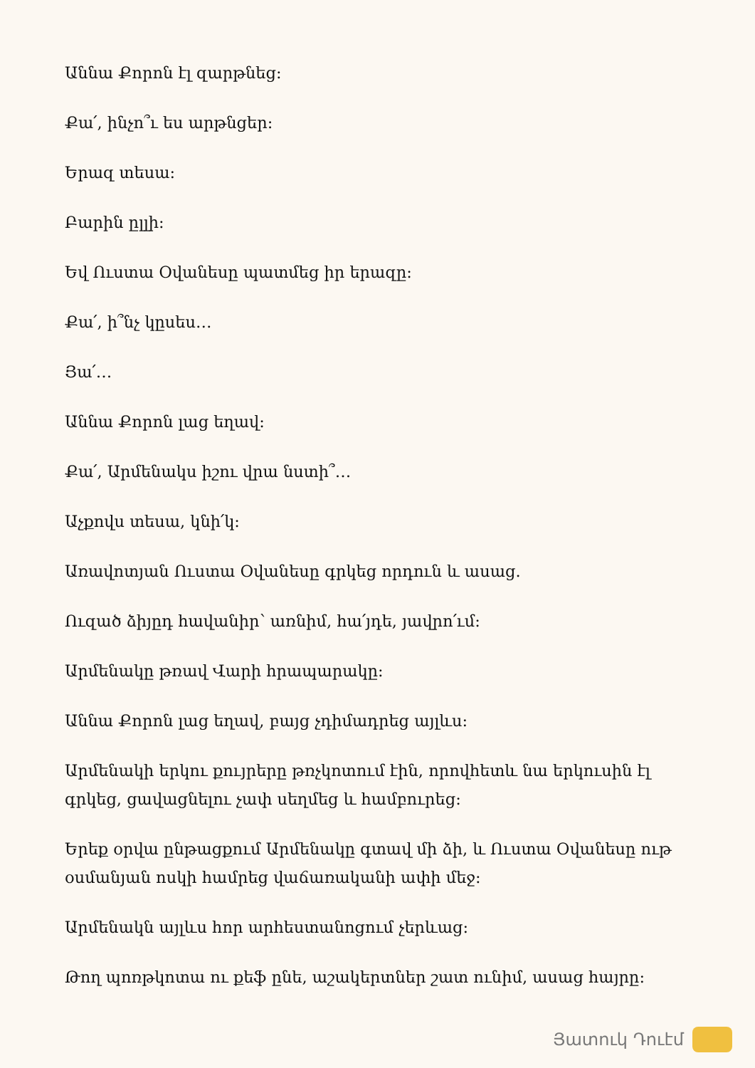Աննա Քորոն էլ զարթնեց:
Քա՛, ինչո՞ւ ես արթնցեր:
Երազ տեսա:
Բարին ըլլի:
Եվ Ուստա Օվանեսը պատմեց իր երազը:
Քա՛, ի՞նչ կըսես…
Յա՛…
Աննա Քորոն լաց եղավ:
Քա՛, Արմենակս իշու վրա նստի՞…
Աչքովս տեսա, կնի՛կ:
Առավոտյան Ուստա Օվանեսը գրկեց որդուն և ասաց.
Ուզած ձիյըդ հավանիր՝ առնիմ, հա՛յդե, յավրո՛ւմ:
Արմենակը թռավ Վարի հրապարակը:
Աննա Քորոն լաց եղավ, բայց չդիմադրեց այլևս:
Արմենակի երկու քույրերը թռչկոտում էին, որովհետև նա երկուսին էլ գրկեց, ցավացնելու չափ սեղմեց և համբուրեց:
Երեք օրվա ընթացքում Արմենակը գտավ մի ձի, և Ուստա Օվանեսը ութ օսմանյան ոսկի համրեց վաճառականի ափի մեջ:
Արմենակն այլևս հոր արհեստանոցում չերևաց:
Թող պոռթկոտա ու քեֆ ընե, աշակերտներ շատ ունիմ, ասաց հայրը:
Յատուկ Դուէմ